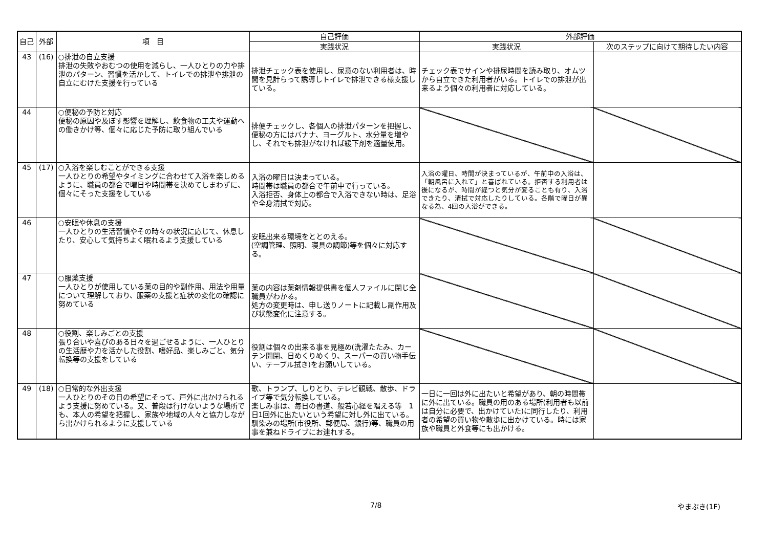| 自己 | 外部 | 項 目 | 自己評価 | 外部評価 | |
| --- | --- | --- | --- | --- | --- |
| | | | 実践状況 | 実践状況 | 次のステップに向けて期待したい内容 |
| 43 | (16) | ○排泄の自立支援 排泄の失敗やおむつの使用を減らし、一人ひとりの力や排泄のパターン、習慣を活かして、トイレでの排泄や排泄の自立にむけた支援を行っている | 排泄チェック表を使用し、尿意のない利用者は、時間を見計らって誘導しトイレで排泄できる様支援している。 | チェック表でサインや排尿時間を読み取り、オムツから自立できた利用者がいる。トイレでの排泄が出来るよう個々の利用者に対応している。 | |
| 44 | | ○便秘の予防と対応 便秘の原因や及ぼす影響を理解し、飲食物の工夫や運動への働きかけ等、個々に応じた予防に取り組んでいる | 排便チェックし、各個人の排泄パターンを把握し、便秘の方にはバナナ、ヨーグルト、水分量を増やし、それでも排泄がなければ緩下剤を適量使用。 | | |
| 45 | (17) | ○入浴を楽しむことができる支援 一人ひとりの希望やタイミングに合わせて入浴を楽しめるように、職員の都合で曜日や時間帯を決めてしまわずに、個々にそった支援をしている | 入浴の曜日は決まっている。 時間帯は職員の都合で午前中で行っている。 入浴拒否、身体上の都合で入浴できない時は、足浴や全身清拭で対応。 | 入浴の曜日、時間が決まっているが、午前中の入浴は、「朝風呂に入れて」と喜ばれている。拒否する利用者は後になるが、時間が経つと気分が変ることも有り、入浴できたり、清拭で対応したりしている。各階で曜日が異なる為、4回の入浴ができる。 | |
| 46 | | ○安眠や休息の支援 一人ひとりの生活習慣やその時々の状況に応じて、休息したり、安心して気持ちよく眠れるよう支援している | 安眠出来る環境をととのえる。 (空調管理、照明、寝具の調節)等を個々に対応する。 | | |
| 47 | | ○服薬支援 一人ひとりが使用している薬の目的や副作用、用法や用量について理解しており、服薬の支援と症状の変化の確認に努めている | 薬の内容は薬剤情報提供書を個人ファイルに閉じ全職員がわかる。 処方の変更時は、申し送りノートに記載し副作用及び状態変化に注意する。 | | |
| 48 | | ○役割、楽しみごとの支援 張り合いや喜びのある日々を過ごせるように、一人ひとりの生活歴や力を活かした役割、嗜好品、楽しみごと、気分転換等の支援をしている | 役割は個々の出来る事を見極め(洗濯たたみ、カーテン開閉、日めくりめくり、スーパーの買い物手伝い、テーブル拭き)をお願いしている。 | | |
| 49 | (18) | ○日常的な外出支援 一人ひとりのその日の希望にそって、戸外に出かけられるよう支援に努めている。又、普段は行けないような場所でも、本人の希望を把握し、家族や地域の人々と協力しながら出かけられるように支援している | 歌、トランプ、しりとり、テレビ観戦、散歩、ドライブ等で気分転換している。 楽しみ事は、毎日の書道、般若心経を唱える等 1日1回外に出たいという希望に対し外に出ている。馴染みの場所(市役所、郵便局、銀行)等、職員の用事を兼ねドライブにお連れする。 | 一日に一回は外に出たいと希望があり、朝の時間帯に外に出ている。職員の用のある場所(利用者も以前は自分に必要で、出かけていた)に同行したり、利用者の希望の買い物や散歩に出かけている。時には家族や職員と外食等にも出かける。 | |
7/8 やまぶき(1F)